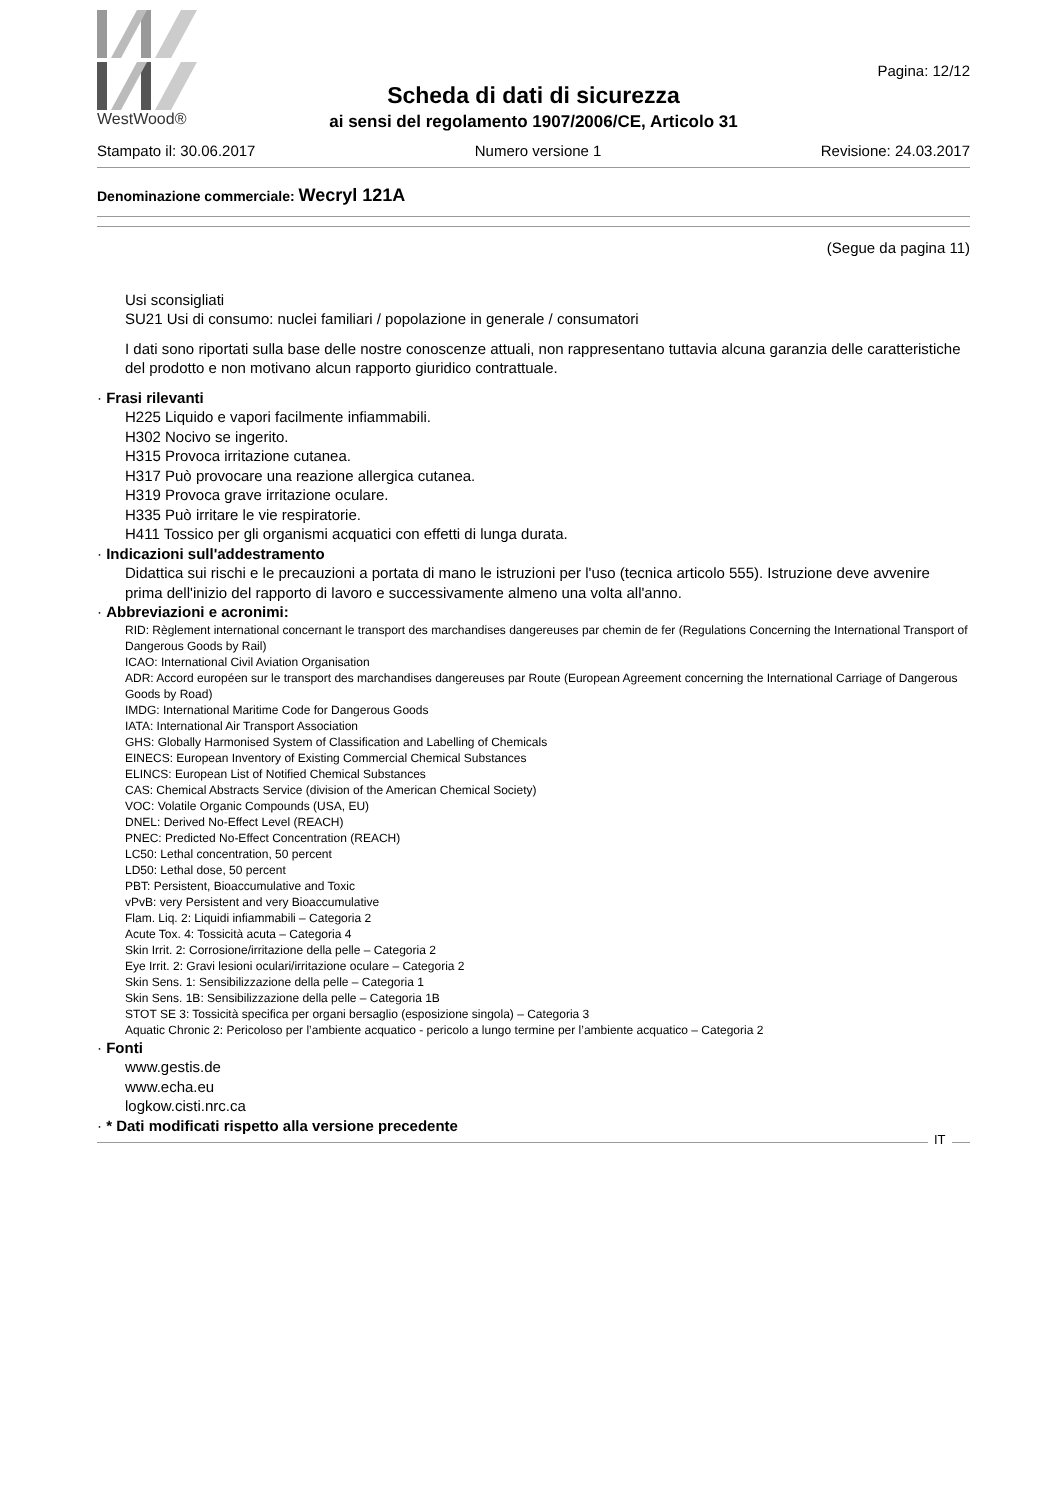WestWood®
Pagina: 12/12
Scheda di dati di sicurezza
ai sensi del regolamento 1907/2006/CE, Articolo 31
Stampato il: 30.06.2017 Numero versione 1 Revisione: 24.03.2017
Denominazione commerciale: Wecryl 121A
(Segue da pagina 11)
Usi sconsigliati
SU21 Usi di consumo: nuclei familiari / popolazione in generale / consumatori
I dati sono riportati sulla base delle nostre conoscenze attuali, non rappresentano tuttavia alcuna garanzia delle caratteristiche del prodotto e non motivano alcun rapporto giuridico contrattuale.
· Frasi rilevanti
H225 Liquido e vapori facilmente infiammabili.
H302 Nocivo se ingerito.
H315 Provoca irritazione cutanea.
H317 Può provocare una reazione allergica cutanea.
H319 Provoca grave irritazione oculare.
H335 Può irritare le vie respiratorie.
H411 Tossico per gli organismi acquatici con effetti di lunga durata.
· Indicazioni sull'addestramento
Didattica sui rischi e le precauzioni a portata di mano le istruzioni per l'uso (tecnica articolo 555). Istruzione deve avvenire prima dell'inizio del rapporto di lavoro e successivamente almeno una volta all'anno.
· Abbreviazioni e acronimi:
RID: Règlement international concernant le transport des marchandises dangereuses par chemin de fer (Regulations Concerning the International Transport of Dangerous Goods by Rail)
ICAO: International Civil Aviation Organisation
ADR: Accord européen sur le transport des marchandises dangereuses par Route (European Agreement concerning the International Carriage of Dangerous Goods by Road)
IMDG: International Maritime Code for Dangerous Goods
IATA: International Air Transport Association
GHS: Globally Harmonised System of Classification and Labelling of Chemicals
EINECS: European Inventory of Existing Commercial Chemical Substances
ELINCS: European List of Notified Chemical Substances
CAS: Chemical Abstracts Service (division of the American Chemical Society)
VOC: Volatile Organic Compounds (USA, EU)
DNEL: Derived No-Effect Level (REACH)
PNEC: Predicted No-Effect Concentration (REACH)
LC50: Lethal concentration, 50 percent
LD50: Lethal dose, 50 percent
PBT: Persistent, Bioaccumulative and Toxic
vPvB: very Persistent and very Bioaccumulative
Flam. Liq. 2: Liquidi infiammabili – Categoria 2
Acute Tox. 4: Tossicità acuta – Categoria 4
Skin Irrit. 2: Corrosione/irritazione della pelle – Categoria 2
Eye Irrit. 2: Gravi lesioni oculari/irritazione oculare – Categoria 2
Skin Sens. 1: Sensibilizzazione della pelle – Categoria 1
Skin Sens. 1B: Sensibilizzazione della pelle – Categoria 1B
STOT SE 3: Tossicità specifica per organi bersaglio (esposizione singola) – Categoria 3
Aquatic Chronic 2: Pericoloso per l’ambiente acquatico - pericolo a lungo termine per l’ambiente acquatico – Categoria 2
· Fonti
www.gestis.de
www.echa.eu
logkow.cisti.nrc.ca
· * Dati modificati rispetto alla versione precedente
IT